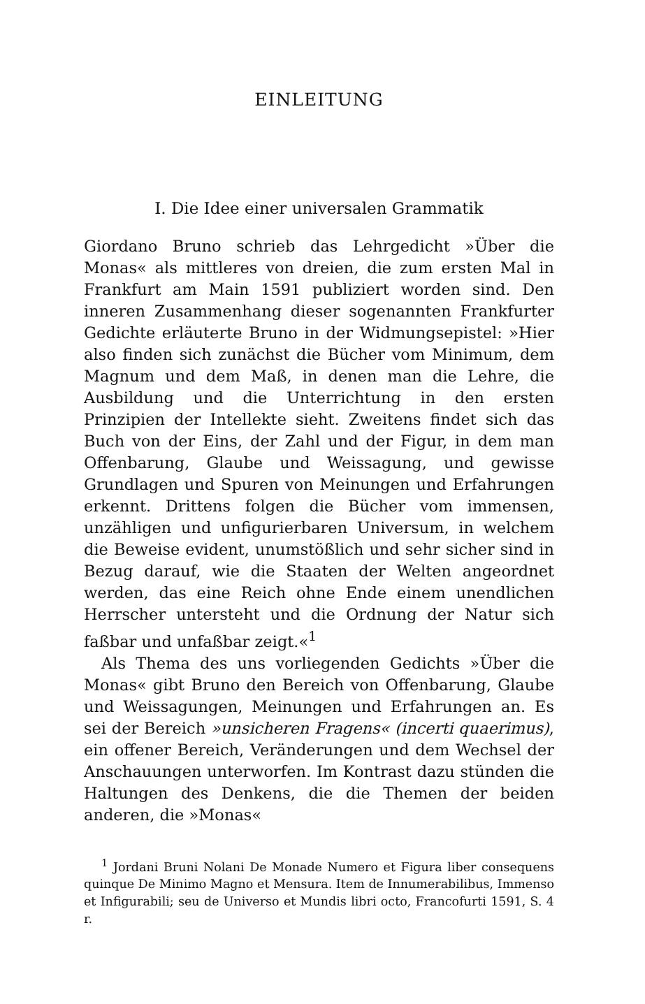EINLEITUNG
I. Die Idee einer universalen Grammatik
Giordano Bruno schrieb das Lehrgedicht »Über die Monas« als mittleres von dreien, die zum ersten Mal in Frankfurt am Main 1591 publiziert worden sind. Den inneren Zusammenhang dieser sogenannten Frankfurter Gedichte erläuterte Bruno in der Widmungsepistel: »Hier also finden sich zunächst die Bücher vom Minimum, dem Magnum und dem Maß, in denen man die Lehre, die Ausbildung und die Unterrichtung in den ersten Prinzipien der Intellekte sieht. Zweitens findet sich das Buch von der Eins, der Zahl und der Figur, in dem man Offenbarung, Glaube und Weissagung, und gewisse Grundlagen und Spuren von Meinungen und Erfahrungen erkennt. Drittens folgen die Bücher vom immensen, unzähligen und unfigurierbaren Universum, in welchem die Beweise evident, unumstößlich und sehr sicher sind in Bezug darauf, wie die Staaten der Welten angeordnet werden, das eine Reich ohne Ende einem unendlichen Herrscher untersteht und die Ordnung der Natur sich faßbar und unfaßbar zeigt.«<sup>1</sup>
Als Thema des uns vorliegenden Gedichts »Über die Monas« gibt Bruno den Bereich von Offenbarung, Glaube und Weissagungen, Meinungen und Erfahrungen an. Es sei der Bereich »unsicheren Fragens« (incerti quaerimus), ein offener Bereich, Veränderungen und dem Wechsel der Anschauungen unterworfen. Im Kontrast dazu stünden die Haltungen des Denkens, die die Themen der beiden anderen, die »Monas«
<sup>1</sup> Jordani Bruni Nolani De Monade Numero et Figura liber consequens quinque De Minimo Magno et Mensura. Item de Innumerabilibus, Immenso et Infigurabili; seu de Universo et Mundis libri octo, Francofurti 1591, S. 4 r.